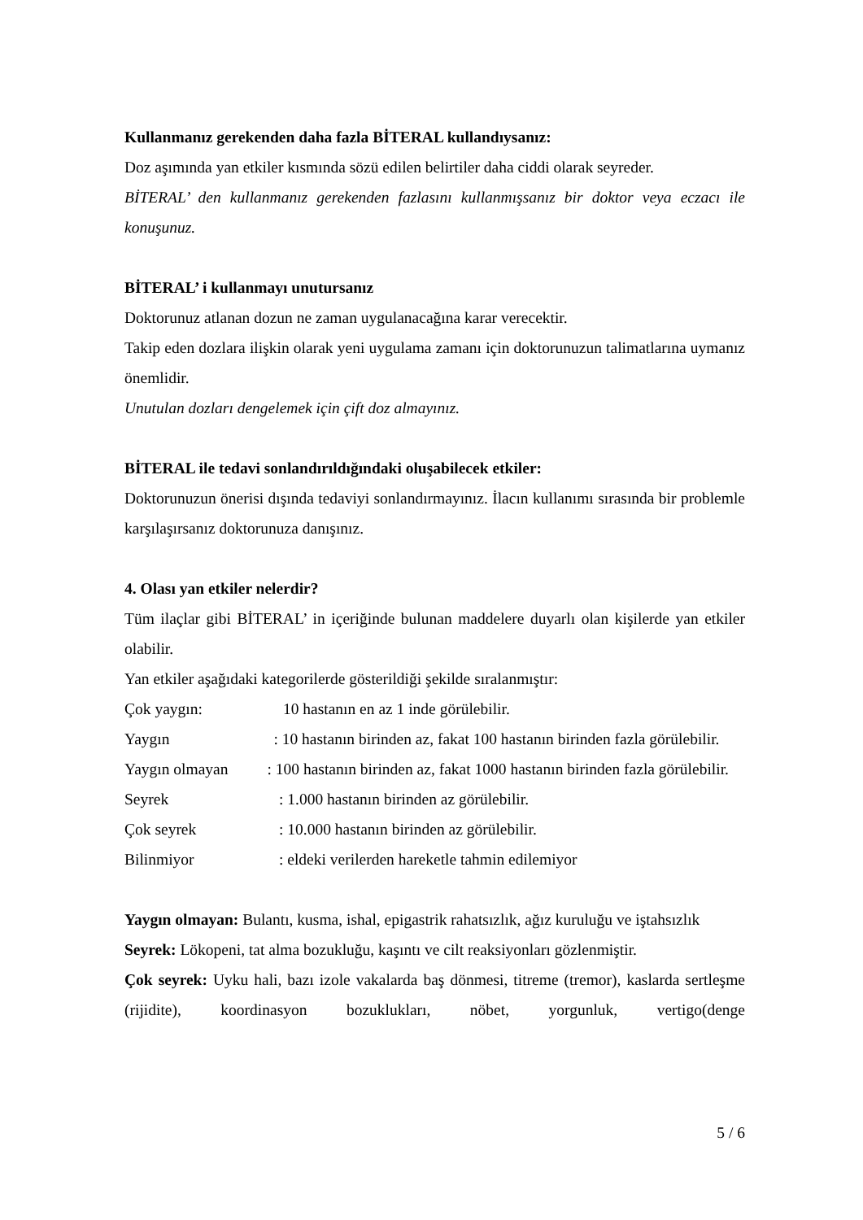Kullanmanız gerekenden daha fazla BİTERAL kullandıysanız:
Doz aşımında yan etkiler kısmında sözü edilen belirtiler daha ciddi olarak seyreder.
BİTERAL’ den kullanmanız gerekenden fazlasını kullanmışsanız bir doktor veya eczacı ile konuşunuz.
BİTERAL’ i kullanmayı unutursanız
Doktorunuz atlanan dozun ne zaman uygulanacağına karar verecektir.
Takip eden dozlara ilişkin olarak yeni uygulama zamanı için doktorunuzun talimatlarına uymanız önemlidir.
Unutulan dozları dengelemek için çift doz almayınız.
BİTERAL ile tedavi sonlandırıldığındaki oluşabilecek etkiler:
Doktorunuzun önerisi dışında tedaviyi sonlandırmayınız. İlacın kullanımı sırasında bir problemle karşılaşırsanız doktorunuza danışınız.
4. Olası yan etkiler nelerdir?
Tüm ilaçlar gibi BİTERAL’ in içeriğinde bulunan maddelere duyarlı olan kişilerde yan etkiler olabilir.
Yan etkiler aşağıdaki kategorilerde gösterildiği şekilde sıralanmıştır:
Çok yaygın: 10 hastanın en az 1 inde görülebilir.
Yaygın : 10 hastanın birinden az, fakat 100 hastanın birinden fazla görülebilir.
Yaygın olmayan : 100 hastanın birinden az, fakat 1000 hastanın birinden fazla görülebilir.
Seyrek: 1.000 hastanın birinden az görülebilir.
Çok seyrek: 10.000 hastanın birinden az görülebilir.
Bilinmiyor: eldeki verilerden hareketle tahmin edilemiyor
Yaygın olmayan: Bulantı, kusma, ishal, epigastrik rahatsızlık, ağız kuruluğu ve iştahsızlık
Seyrek: Lökopeni, tat alma bozukluğu, kaşıntı ve cilt reaksiyonları gözlenmiştir.
Çok seyrek: Uyku hali, bazı izole vakalarda baş dönmesi, titreme (tremor), kaslarda sertleşme (rijidite), koordinasyon bozuklukları, nöbet, yorgunluk, vertigo(denge
5 / 6